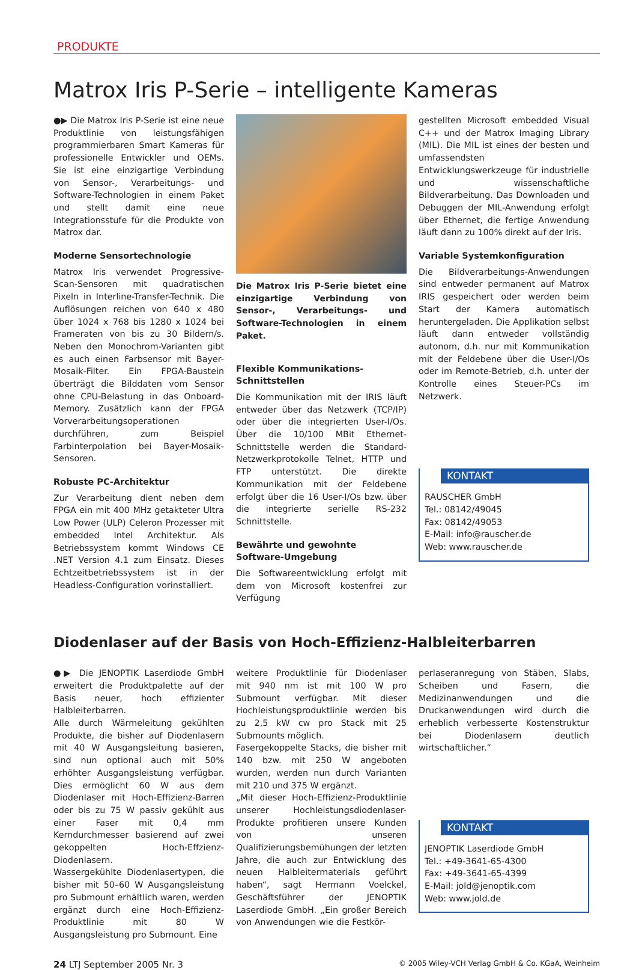PRODUKTE
Matrox Iris P-Serie – intelligente Kameras
●▶ Die Matrox Iris P-Serie ist eine neue Produktlinie von leistungsfähigen programmierbaren Smart Kameras für professionelle Entwickler und OEMs. Sie ist eine einzigartige Verbindung von Sensor-, Verarbeitungs- und Software-Technologien in einem Paket und stellt damit eine neue Integrationsstufe für die Produkte von Matrox dar.
Moderne Sensortechnologie
Matrox Iris verwendet Progressive-Scan-Sensoren mit quadratischen Pixeln in Interline-Transfer-Technik. Die Auflösungen reichen von 640 x 480 über 1024 x 768 bis 1280 x 1024 bei Frameraten von bis zu 30 Bildern/s. Neben den Monochrom-Varianten gibt es auch einen Farbsensor mit Bayer-Mosaik-Filter. Ein FPGA-Baustein überträgt die Bilddaten vom Sensor ohne CPU-Belastung in das Onboard-Memory. Zusätzlich kann der FPGA Vorverarbeitungsoperationen durchführen, zum Beispiel Farbinterpolation bei Bayer-Mosaik-Sensoren.
Robuste PC-Architektur
Zur Verarbeitung dient neben dem FPGA ein mit 400 MHz getakteter Ultra Low Power (ULP) Celeron Prozesser mit embedded Intel Architektur. Als Betriebssystem kommt Windows CE .NET Version 4.1 zum Einsatz. Dieses Echtzeitbetriebssystem ist in der Headless-Configuration vorinstalliert.
Die Matrox Iris P-Serie bietet eine einzigartige Verbindung von Sensor-, Verarbeitungs- und Software-Technologien in einem Paket.
Flexible Kommunikations-Schnittstellen
Die Kommunikation mit der IRIS läuft entweder über das Netzwerk (TCP/IP) oder über die integrierten User-I/Os. Über die 10/100 MBit Ethernet-Schnittstelle werden die Standard-Netzwerkprotokolle Telnet, HTTP und FTP unterstützt. Die direkte Kommunikation mit der Feldebene erfolgt über die 16 User-I/Os bzw. über die integrierte serielle RS-232 Schnittstelle.
Bewährte und gewohnte Software-Umgebung
Die Softwareentwicklung erfolgt mit dem von Microsoft kostenfrei zur Verfügung
gestellten Microsoft embedded Visual C++ und der Matrox Imaging Library (MIL). Die MIL ist eines der besten und umfassendsten Entwicklungswerkzeuge für industrielle und wissenschaftliche Bildverarbeitung. Das Downloaden und Debuggen der MIL-Anwendung erfolgt über Ethernet, die fertige Anwendung läuft dann zu 100% direkt auf der Iris.
Variable Systemkonfiguration
Die Bildverarbeitungs-Anwendungen sind entweder permanent auf Matrox IRIS gespeichert oder werden beim Start der Kamera automatisch heruntergeladen. Die Applikation selbst läuft dann entweder vollständig autonom, d.h. nur mit Kommunikation mit der Feldebene über die User-I/Os oder im Remote-Betrieb, d.h. unter der Kontrolle eines Steuer-PCs im Netzwerk.
KONTAKT
RAUSCHER GmbH
Tel.: 08142/49045
Fax: 08142/49053
E-Mail: info@rauscher.de
Web: www.rauscher.de
Diodenlaser auf der Basis von Hoch-Effizienz-Halbleiterbarren
●▶ Die JENOPTIK Laserdiode GmbH erweitert die Produktpalette auf der Basis neuer, hoch effizienter Halbleiterbarren.
Alle durch Wärmeleitung gekühlten Produkte, die bisher auf Diodenlasern mit 40 W Ausgangsleitung basieren, sind nun optional auch mit 50% erhöhter Ausgangsleistung verfügbar. Dies ermöglicht 60 W aus dem Diodenlaser mit Hoch-Effizienz-Barren oder bis zu 75 W passiv gekühlt aus einer Faser mit 0,4 mm Kerndurchmesser basierend auf zwei gekoppelten Hoch-Effzienz-Diodenlasern.
Wassergekühlte Diodenlasertypen, die bisher mit 50–60 W Ausgangsleistung pro Submount erhältlich waren, werden ergänzt durch eine Hoch-Effizienz-Produktlinie mit 80 W Ausgangsleistung pro Submount. Eine
weitere Produktlinie für Diodenlaser mit 940 nm ist mit 100 W pro Submount verfügbar. Mit dieser Hochleistungsproduktlinie werden bis zu 2,5 kW cw pro Stack mit 25 Submounts möglich.
Fasergekoppelte Stacks, die bisher mit 140 bzw. mit 250 W angeboten wurden, werden nun durch Varianten mit 210 und 375 W ergänzt.
„Mit dieser Hoch-Effizienz-Produktlinie unserer Hochleistungsdiodenlaser-Produkte profitieren unsere Kunden von unseren Qualifizierungsbemühungen der letzten Jahre, die auch zur Entwicklung des neuen Halbleitermaterials geführt haben“, sagt Hermann Voelckel, Geschäftsführer der JENOPTIK Laserdiode GmbH. „Ein großer Bereich von Anwendungen wie die Festkör-
perlaseranregung von Stäben, Slabs, Scheiben und Fasern, die Medizinanwendungen und die Druckanwendungen wird durch die erheblich verbesserte Kostenstruktur bei Diodenlasern deutlich wirtschaftlicher.“
KONTAKT
JENOPTIK Laserdiode GmbH
Tel.: +49-3641-65-4300
Fax: +49-3641-65-4399
E-Mail: jold@jenoptik.com
Web: www.jold.de
24 LTJ September 2005 Nr. 3 © 2005 Wiley-VCH Verlag GmbH & Co. KGaA, Weinheim